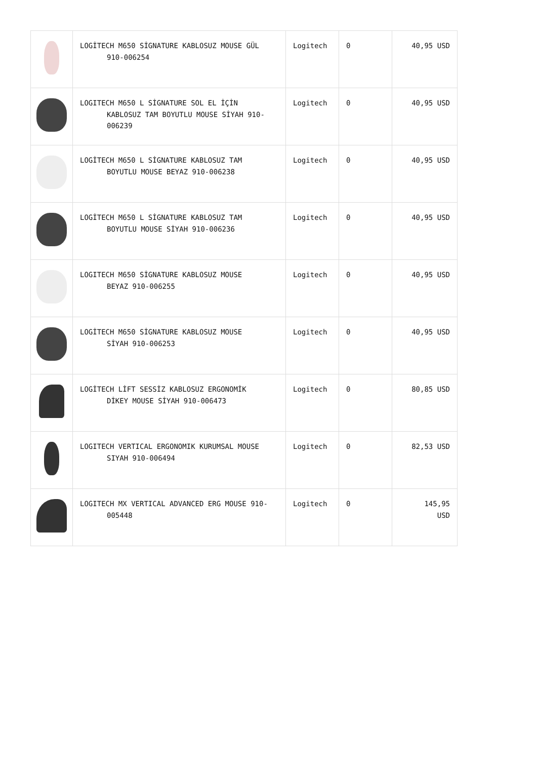| | LOGİTECH M650 SİGNATURE KABLOSUZ MOUSE GÜL 910-006254 | Logitech | 0 | 40,95 USD |
| | LOGITECH M650 L SİGNATURE SOL EL İÇİN KABLOSUZ TAM BOYUTLU MOUSE SİYAH 910-006239 | Logitech | 0 | 40,95 USD |
| | LOGİTECH M650 L SİGNATURE KABLOSUZ TAM BOYUTLU MOUSE BEYAZ 910-006238 | Logitech | 0 | 40,95 USD |
| | LOGİTECH M650 L SİGNATURE KABLOSUZ TAM BOYUTLU MOUSE SİYAH 910-006236 | Logitech | 0 | 40,95 USD |
| | LOGITECH M650 SİGNATURE KABLOSUZ MOUSE BEYAZ 910-006255 | Logitech | 0 | 40,95 USD |
| | LOGİTECH M650 SİGNATURE KABLOSUZ MOUSE SİYAH 910-006253 | Logitech | 0 | 40,95 USD |
| | LOGİTECH LİFT SESSİZ KABLOSUZ ERGONOMİK DİKEY MOUSE SİYAH 910-006473 | Logitech | 0 | 80,85 USD |
| | LOGITECH VERTICAL ERGONOMIK KURUMSAL MOUSE SIYAH 910-006494 | Logitech | 0 | 82,53 USD |
| | LOGITECH MX VERTICAL ADVANCED ERG MOUSE 910- 005448 | Logitech | 0 | 145,95 USD |